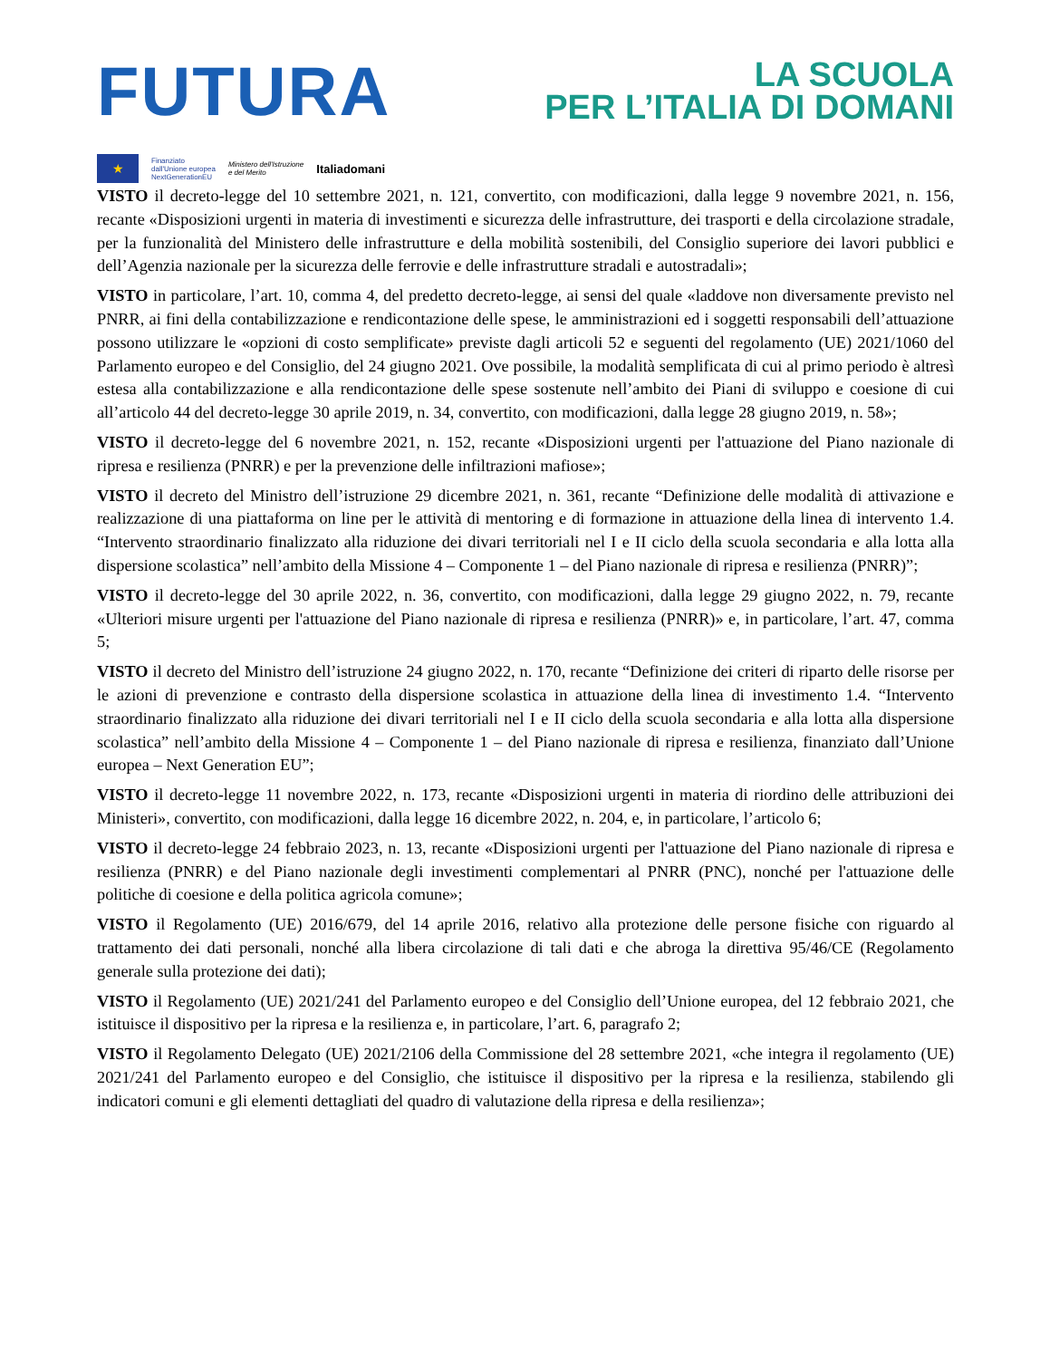FUTURA
LA SCUOLA
PER L’ITALIA DI DOMANI
★
Finanziato
dall'Unione europea
NextGenerationEU
Ministero dell'Istruzione
e del Merito
Italiadomani
VISTO il decreto-legge del 10 settembre 2021, n. 121, convertito, con modificazioni, dalla legge 9 novembre 2021, n. 156, recante «Disposizioni urgenti in materia di investimenti e sicurezza delle infrastrutture, dei trasporti e della circolazione stradale, per la funzionalità del Ministero delle infrastrutture e della mobilità sostenibili, del Consiglio superiore dei lavori pubblici e dell’Agenzia nazionale per la sicurezza delle ferrovie e delle infrastrutture stradali e autostradali»;
VISTO in particolare, l’art. 10, comma 4, del predetto decreto-legge, ai sensi del quale «laddove non diversamente previsto nel PNRR, ai fini della contabilizzazione e rendicontazione delle spese, le amministrazioni ed i soggetti responsabili dell’attuazione possono utilizzare le «opzioni di costo semplificate» previste dagli articoli 52 e seguenti del regolamento (UE) 2021/1060 del Parlamento europeo e del Consiglio, del 24 giugno 2021. Ove possibile, la modalità semplificata di cui al primo periodo è altresì estesa alla contabilizzazione e alla rendicontazione delle spese sostenute nell’ambito dei Piani di sviluppo e coesione di cui all’articolo 44 del decreto-legge 30 aprile 2019, n. 34, convertito, con modificazioni, dalla legge 28 giugno 2019, n. 58»;
VISTO il decreto-legge del 6 novembre 2021, n. 152, recante «Disposizioni urgenti per l'attuazione del Piano nazionale di ripresa e resilienza (PNRR) e per la prevenzione delle infiltrazioni mafiose»;
VISTO il decreto del Ministro dell’istruzione 29 dicembre 2021, n. 361, recante “Definizione delle modalità di attivazione e realizzazione di una piattaforma on line per le attività di mentoring e di formazione in attuazione della linea di intervento 1.4. “Intervento straordinario finalizzato alla riduzione dei divari territoriali nel I e II ciclo della scuola secondaria e alla lotta alla dispersione scolastica” nell’ambito della Missione 4 – Componente 1 – del Piano nazionale di ripresa e resilienza (PNRR)”;
VISTO il decreto-legge del 30 aprile 2022, n. 36, convertito, con modificazioni, dalla legge 29 giugno 2022, n. 79, recante «Ulteriori misure urgenti per l'attuazione del Piano nazionale di ripresa e resilienza (PNRR)» e, in particolare, l’art. 47, comma 5;
VISTO il decreto del Ministro dell’istruzione 24 giugno 2022, n. 170, recante “Definizione dei criteri di riparto delle risorse per le azioni di prevenzione e contrasto della dispersione scolastica in attuazione della linea di investimento 1.4. “Intervento straordinario finalizzato alla riduzione dei divari territoriali nel I e II ciclo della scuola secondaria e alla lotta alla dispersione scolastica” nell’ambito della Missione 4 – Componente 1 – del Piano nazionale di ripresa e resilienza, finanziato dall’Unione europea – Next Generation EU”;
VISTO il decreto-legge 11 novembre 2022, n. 173, recante «Disposizioni urgenti in materia di riordino delle attribuzioni dei Ministeri», convertito, con modificazioni, dalla legge 16 dicembre 2022, n. 204, e, in particolare, l’articolo 6;
VISTO il decreto-legge 24 febbraio 2023, n. 13, recante «Disposizioni urgenti per l'attuazione del Piano nazionale di ripresa e resilienza (PNRR) e del Piano nazionale degli investimenti complementari al PNRR (PNC), nonché per l'attuazione delle politiche di coesione e della politica agricola comune»;
VISTO il Regolamento (UE) 2016/679, del 14 aprile 2016, relativo alla protezione delle persone fisiche con riguardo al trattamento dei dati personali, nonché alla libera circolazione di tali dati e che abroga la direttiva 95/46/CE (Regolamento generale sulla protezione dei dati);
VISTO il Regolamento (UE) 2021/241 del Parlamento europeo e del Consiglio dell’Unione europea, del 12 febbraio 2021, che istituisce il dispositivo per la ripresa e la resilienza e, in particolare, l’art. 6, paragrafo 2;
VISTO il Regolamento Delegato (UE) 2021/2106 della Commissione del 28 settembre 2021, «che integra il regolamento (UE) 2021/241 del Parlamento europeo e del Consiglio, che istituisce il dispositivo per la ripresa e la resilienza, stabilendo gli indicatori comuni e gli elementi dettagliati del quadro di valutazione della ripresa e della resilienza»;